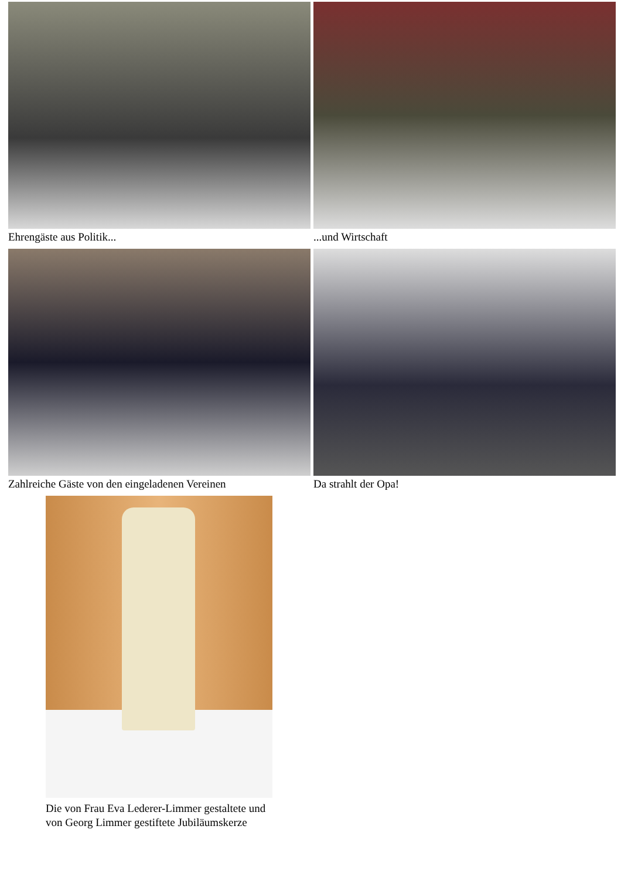Ehrengäste aus Politik...
...und Wirtschaft
Zahlreiche Gäste von den eingeladenen Vereinen
Da strahlt der Opa!
Die von Frau Eva Lederer-Limmer gestaltete und von Georg Limmer gestiftete Jubiläumskerze